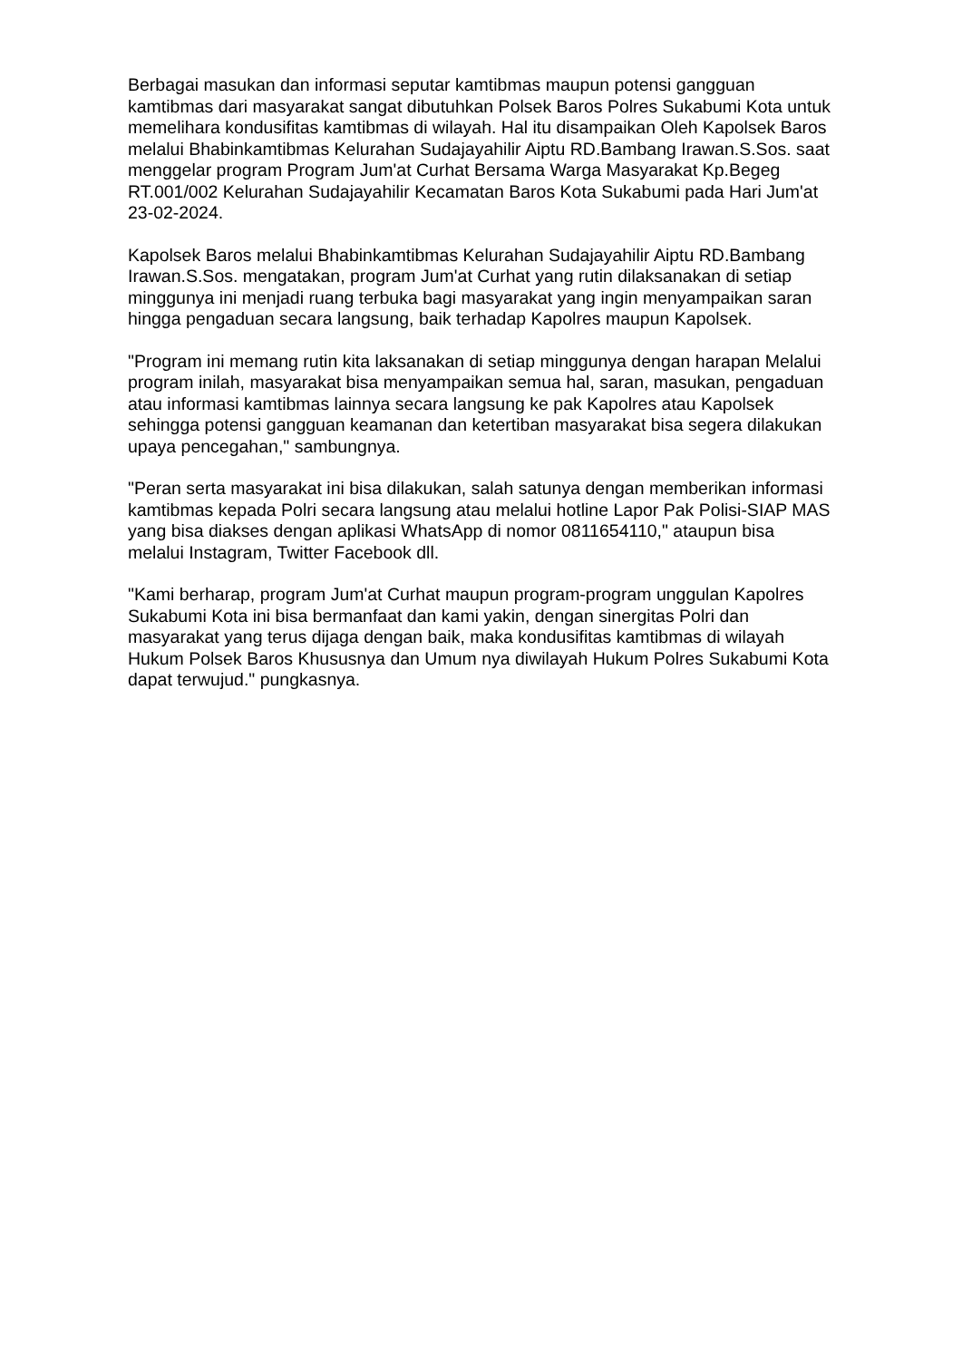Berbagai masukan dan informasi seputar kamtibmas maupun potensi gangguan kamtibmas dari masyarakat sangat dibutuhkan Polsek Baros Polres Sukabumi Kota untuk memelihara kondusifitas kamtibmas di wilayah. Hal itu disampaikan Oleh Kapolsek Baros melalui Bhabinkamtibmas Kelurahan Sudajayahilir Aiptu RD.Bambang Irawan.S.Sos. saat menggelar program Program Jum'at Curhat Bersama Warga Masyarakat Kp.Begeg RT.001/002 Kelurahan Sudajayahilir Kecamatan Baros Kota Sukabumi pada Hari Jum'at 23-02-2024.
Kapolsek Baros melalui Bhabinkamtibmas Kelurahan Sudajayahilir Aiptu RD.Bambang Irawan.S.Sos. mengatakan, program Jum'at Curhat yang rutin dilaksanakan di setiap minggunya ini menjadi ruang terbuka bagi masyarakat yang ingin menyampaikan saran hingga pengaduan secara langsung, baik terhadap Kapolres maupun Kapolsek.
"Program ini memang rutin kita laksanakan di setiap minggunya dengan harapan Melalui program inilah, masyarakat bisa menyampaikan semua hal, saran, masukan, pengaduan atau informasi kamtibmas lainnya secara langsung ke pak Kapolres atau Kapolsek sehingga potensi gangguan keamanan dan ketertiban masyarakat bisa segera dilakukan upaya pencegahan," sambungnya.
"Peran serta masyarakat ini bisa dilakukan, salah satunya dengan memberikan informasi kamtibmas kepada Polri secara langsung atau melalui hotline Lapor Pak Polisi-SIAP MAS yang bisa diakses dengan aplikasi WhatsApp di nomor 0811654110," ataupun bisa melalui Instagram, Twitter Facebook dll.
"Kami berharap, program Jum'at Curhat maupun program-program unggulan Kapolres Sukabumi Kota ini bisa bermanfaat dan kami yakin, dengan sinergitas Polri dan masyarakat yang terus dijaga dengan baik, maka kondusifitas kamtibmas di wilayah Hukum Polsek Baros Khususnya dan Umum nya diwilayah Hukum Polres Sukabumi Kota dapat terwujud." pungkasnya.